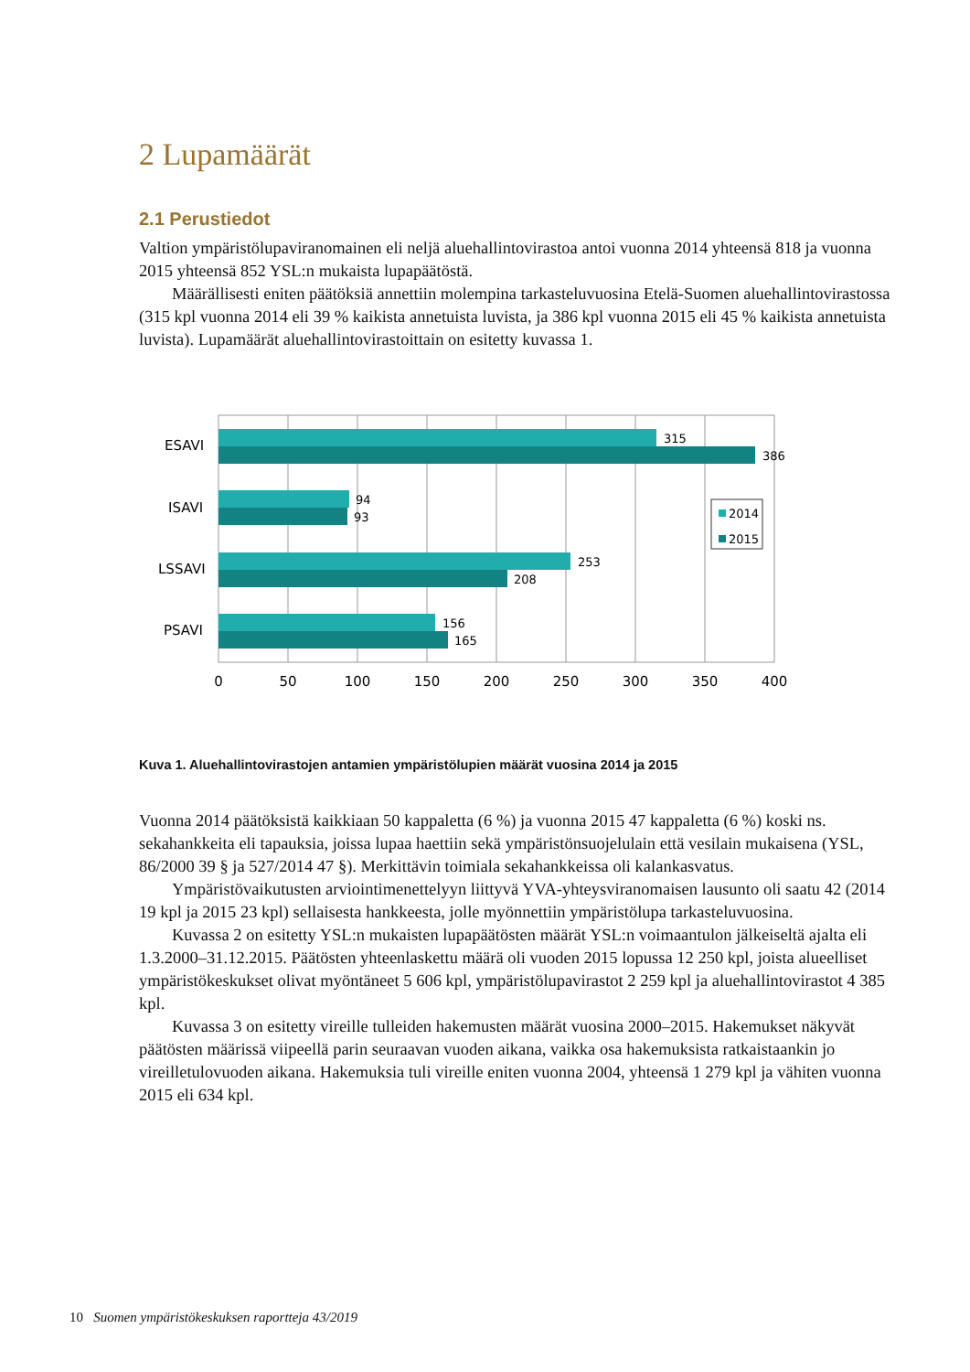2 Lupamäärät
2.1 Perustiedot
Valtion ympäristölupaviranomainen eli neljä aluehallintovirastoa antoi vuonna 2014 yhteensä 818 ja vuonna 2015 yhteensä 852 YSL:n mukaista lupapäätöstä.
Määrällisesti eniten päätöksiä annettiin molempina tarkasteluvuosina Etelä-Suomen aluehallintovirastossa (315 kpl vuonna 2014 eli 39 % kaikista annetuista luvista, ja 386 kpl vuonna 2015 eli 45 % kaikista annetuista luvista). Lupamäärät aluehallintovirastoittain on esitetty kuvassa 1.
315
386
94
93
253
208
156
165
ESAVI
ISAVI
LSSAVI
PSAVI
0
50
100
150
200
250
300
350
400
2014
2015
Kuva 1. Aluehallintovirastojen antamien ympäristölupien määrät vuosina 2014 ja 2015
Vuonna 2014 päätöksistä kaikkiaan 50 kappaletta (6 %) ja vuonna 2015 47 kappaletta (6 %) koski ns. sekahankkeita eli tapauksia, joissa lupaa haettiin sekä ympäristönsuojelulain että vesilain mukaisena (YSL, 86/2000 39 § ja 527/2014 47 §). Merkittävin toimiala sekahankkeissa oli kalankasvatus.
Ympäristövaikutusten arviointimenettelyyn liittyvä YVA-yhteysviranomaisen lausunto oli saatu 42 (2014 19 kpl ja 2015 23 kpl) sellaisesta hankkeesta, jolle myönnettiin ympäristölupa tarkasteluvuosina.
Kuvassa 2 on esitetty YSL:n mukaisten lupapäätösten määrät YSL:n voimaantulon jälkeiseltä ajalta eli 1.3.2000–31.12.2015. Päätösten yhteenlaskettu määrä oli vuoden 2015 lopussa 12 250 kpl, joista alueelliset ympäristökeskukset olivat myöntäneet 5 606 kpl, ympäristölupavirastot 2 259 kpl ja aluehallintovirastot 4 385 kpl.
Kuvassa 3 on esitetty vireille tulleiden hakemusten määrät vuosina 2000–2015. Hakemukset näkyvät päätösten määrissä viipeellä parin seuraavan vuoden aikana, vaikka osa hakemuksista ratkaistaankin jo vireilletulovuoden aikana. Hakemuksia tuli vireille eniten vuonna 2004, yhteensä 1 279 kpl ja vähiten vuonna 2015 eli 634 kpl.
10 Suomen ympäristökeskuksen raportteja 43/2019